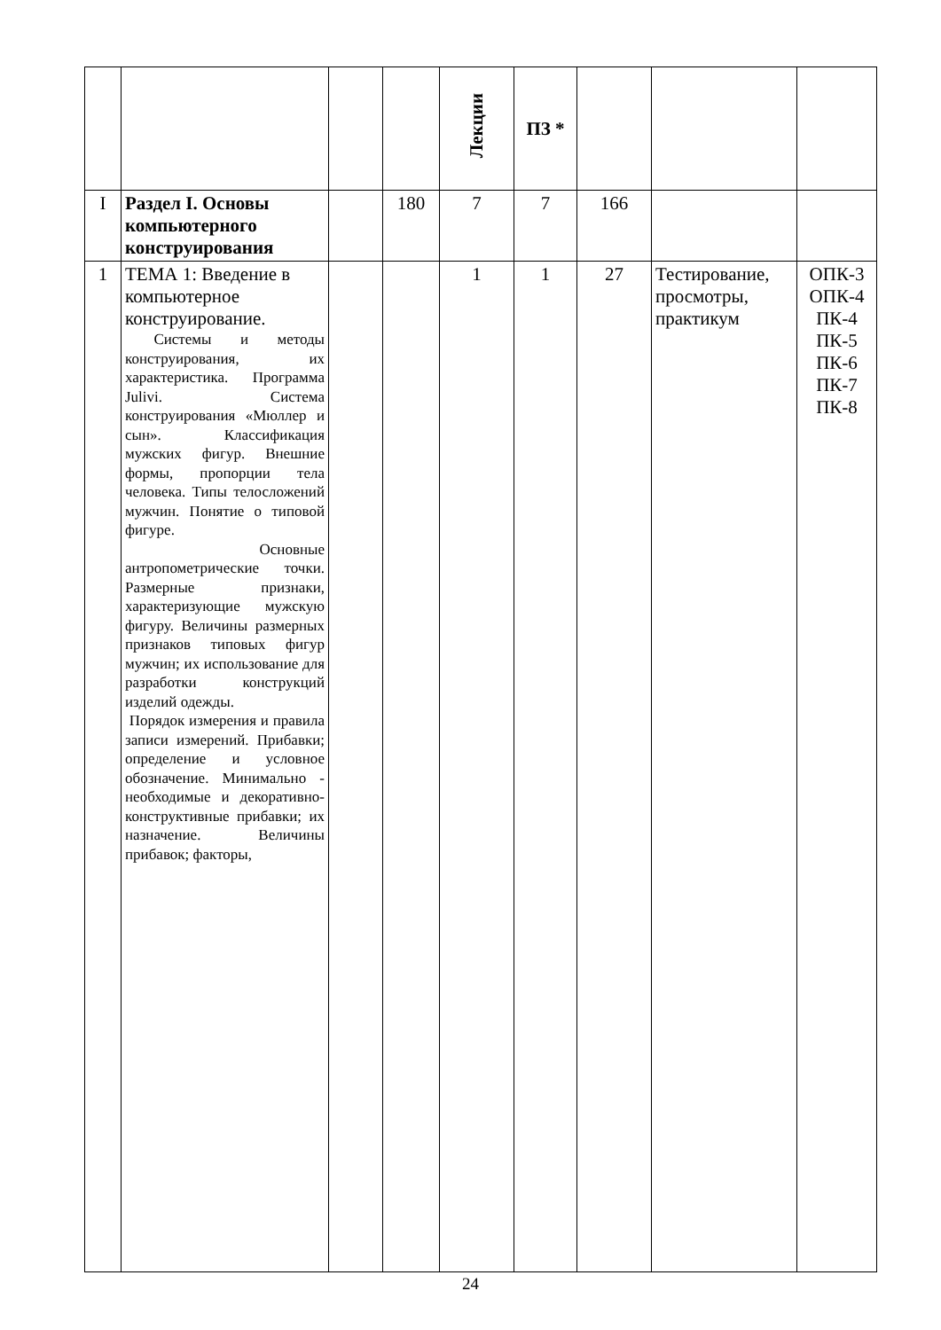| | | | | Лекции | ПЗ * | | | |
| I | Раздел I. Основы компьютерного конструирования | | 180 | 7 | 7 | 166 | | |
| 1 | ТЕМА 1: Введение в компьютерное конструирование. Системы и методы конструирования, их характеристика. Программа Julivi. Система конструирования «Мюллер и сын». Классификация мужских фигур. Внешние формы, пропорции тела человека. Типы телосложений мужчин. Понятие о типовой фигуре. Основные антропометрические точки. Размерные признаки, характеризующие мужскую фигуру. Величины размерных признаков типовых фигур мужчин; их использование для разработки конструкций изделий одежды. Порядок измерения и правила записи измерений. Прибавки; определение и условное обозначение. Минимально - необходимые и декоративно-конструктивные прибавки; их назначение. Величины прибавок; факторы, | | | 1 | 1 | 27 | Тестирование, просмотры, практикум | ОПК-3 ОПК-4 ПК-4 ПК-5 ПК-6 ПК-7 ПК-8 |
24